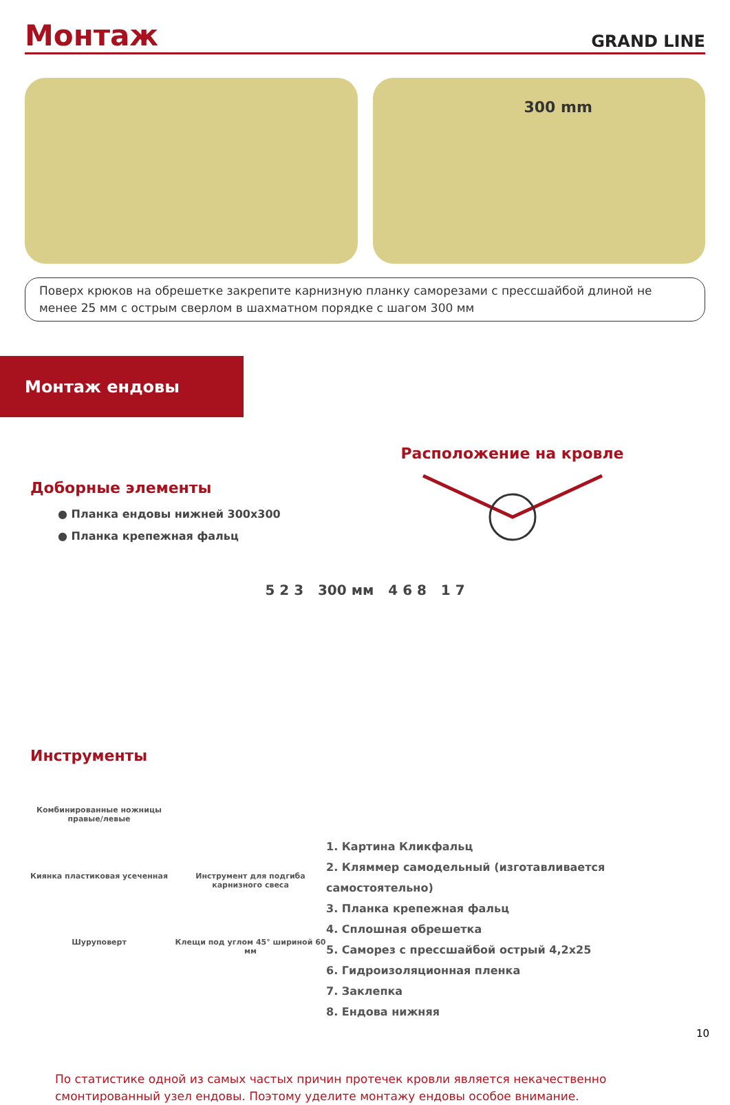Монтаж
GRAND LINE
300 mm
Поверх крюков на обрешетке закрепите карнизную планку саморезами с прессшайбой длиной не менее 25 мм с острым сверлом в шахматном порядке с шагом 300 мм
Монтаж ендовы
Доборные элементы
● Планка ендовы нижней 300х300
● Планка крепежная фальц
Расположение на кровле
5 2 3 300 мм 4 6 8 1 7
Инструменты
Комбинированные ножницы правые/левые
Киянка пластиковая усеченная
Инструмент для подгиба карнизного свеса
Шуруповерт
Клещи под углом 45° шириной 60 мм
1. Картина Кликфальц
2. Кляммер самодельный (изготавливается самостоятельно)
3. Планка крепежная фальц
4. Сплошная обрешетка
5. Саморез с прессшайбой острый 4,2х25
6. Гидроизоляционная пленка
7. Заклепка
8. Ендова нижняя
По статистике одной из самых частых причин протечек кровли является некачественно смонтированный узел ендовы. Поэтому уделите монтажу ендовы особое внимание.
10